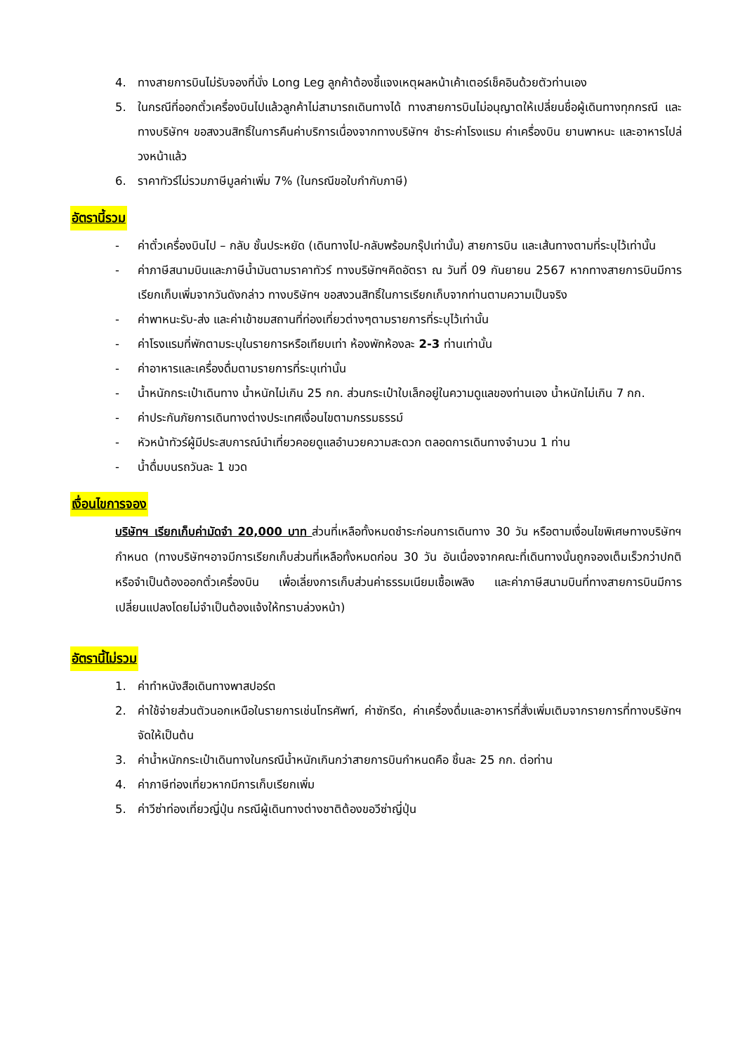4. ทางสายการบินไม่รับจองที่นั่ง Long Leg ลูกค้าต้องชี้แจงเหตุผลหน้าเค้าเตอร์เช็คอินด้วยตัวท่านเอง
5. ในกรณีที่ออกตั๋วเครื่องบินไปแล้วลูกค้าไม่สามารถเดินทางได้ ทางสายการบินไม่อนุญาตให้เปลี่ยนชื่อผู้เดินทางทุกกรณี และทางบริษัทฯ ขอสงวนสิทธิ์ในการคืนค่าบริการเนื่องจากทางบริษัทฯ ชำระค่าโรงแรม ค่าเครื่องบิน ยานพาหนะ และอาหารไปล่วงหน้าแล้ว
6. ราคาทัวร์ไม่รวมภาษีมูลค่าเพิ่ม 7% (ในกรณีขอใบกำกับภาษี)
อัตรานี้รวม
- ค่าตั๋วเครื่องบินไป – กลับ ชั้นประหยัด (เดินทางไป-กลับพร้อมกรุ๊ปเท่านั้น) สายการบิน และเส้นทางตามที่ระบุไว้เท่านั้น
- ค่าภาษีสนามบินและภาษีน้ำมันตามราคาทัวร์ ทางบริษัทฯคิดอัตรา ณ วันที่ 09 กันยายน 2567 หากทางสายการบินมีการเรียกเก็บเพิ่มจากวันดังกล่าว ทางบริษัทฯ ขอสงวนสิทธิ์ในการเรียกเก็บจากท่านตามความเป็นจริง
- ค่าพาหนะรับ-ส่ง และค่าเข้าชมสถานที่ท่องเที่ยวต่างๆตามรายการที่ระบุไว้เท่านั้น
- ค่าโรงแรมที่พักตามระบุในรายการหรือเทียบเท่า ห้องพักห้องละ 2-3 ท่านเท่านั้น
- ค่าอาหารและเครื่องดื่มตามรายการที่ระบุเท่านั้น
- น้ำหนักกระเป๋าเดินทาง น้ำหนักไม่เกิน 25 กก. ส่วนกระเป๋าใบเล็กอยู่ในความดูแลของท่านเอง น้ำหนักไม่เกิน 7 กก.
- ค่าประกันภัยการเดินทางต่างประเทศเงื่อนไขตามกรรมธรรม์
- หัวหน้าทัวร์ผู้มีประสบการณ์นำเที่ยวคอยดูแลอำนวยความสะดวก ตลอดการเดินทางจำนวน 1 ท่าน
- น้ำดื่มบนรถวันละ 1 ขวด
เงื่อนไขการจอง
บริษัทฯ เรียกเก็บค่ามัดจำ 20,000 บาท ส่วนที่เหลือทั้งหมดชำระก่อนการเดินทาง 30 วัน หรือตามเงื่อนไขพิเศษทางบริษัทฯกำหนด (ทางบริษัทฯอาจมีการเรียกเก็บส่วนที่เหลือทั้งหมดก่อน 30 วัน อันเนื่องจากคณะที่เดินทางนั้นถูกจองเต็มเร็วกว่าปกติ หรือจำเป็นต้องออกตั๋วเครื่องบิน เพื่อเลี่ยงการเก็บส่วนค่าธรรมเนียมเชื้อเพลิง และค่าภาษีสนามบินที่ทางสายการบินมีการเปลี่ยนแปลงโดยไม่จำเป็นต้องแจ้งให้ทราบล่วงหน้า)
อัตรานี้ไม่รวม
1. ค่าทำหนังสือเดินทางพาสปอร์ต
2. ค่าใช้จ่ายส่วนตัวนอกเหนือในรายการเช่นโทรศัพท์, ค่าซักรีด, ค่าเครื่องดื่มและอาหารที่สั่งเพิ่มเติมจากรายการที่ทางบริษัทฯจัดให้เป็นต้น
3. ค่าน้ำหนักกระเป๋าเดินทางในกรณีน้ำหนักเกินกว่าสายการบินกำหนดคือ ชิ้นละ 25 กก. ต่อท่าน
4. ค่าภาษีท่องเที่ยวหากมีการเก็บเรียกเพิ่ม
5. ค่าวีซ่าท่องเที่ยวญี่ปุ่น กรณีผู้เดินทางต่างชาติต้องขอวีซ่าญี่ปุ่น